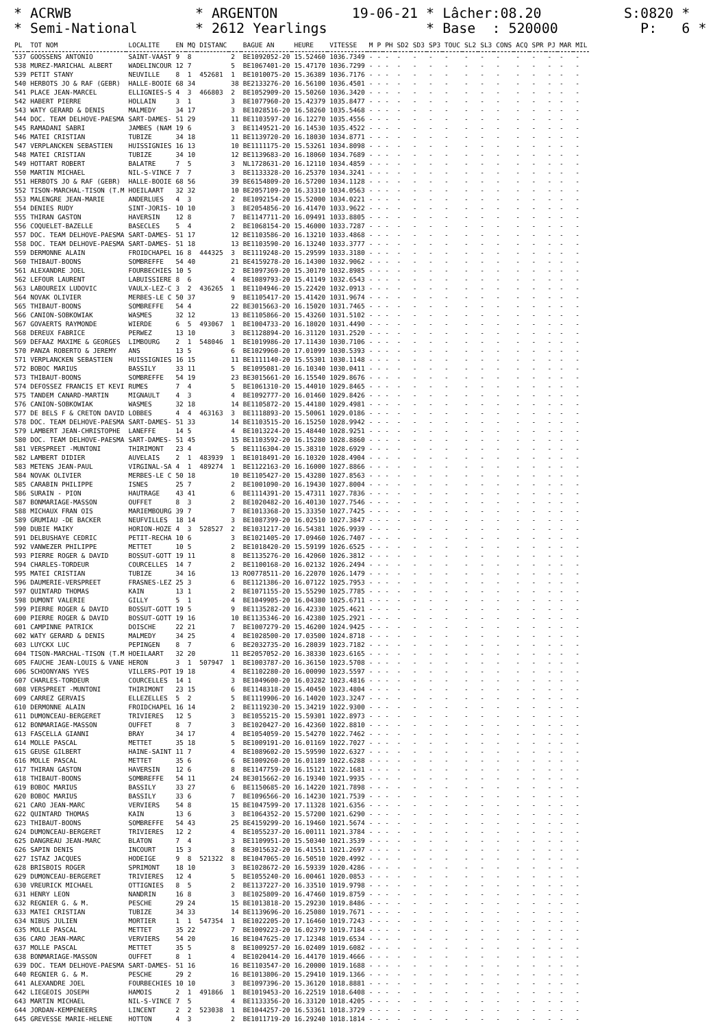* ACRWB * ARGENTON 19-06-21 * Lâcher:08.20 S:0820 * * Semi-National * 2612 Yearlings * Base : 520000 P: 6 *
| PL | TOT NOM | LOCALITE | EN | MQ | DISTANC | | BAGUE AN | HEURE | VITESSE | M | P | PH | SD2 | SD3 | SP3 | TOUC | SL2 | SL3 | CONS | ACQ | SPR | PJ | MAR | MIL |
| --- | --- | --- | --- | --- | --- | --- | --- | --- | --- | --- | --- | --- | --- | --- | --- | --- | --- | --- | --- | --- | --- | --- | --- | --- |
| 537 | GOOSSENS ANTONIO | SAINT-VAAST | 9 | 8 | | 2 | BE1092052-20 | 15.52460 | 1036.7349 | - | - | - | - | - | - | - | - | - | - | - | - | - | - | - |
| 538 | MUREZ-MARICHAL ALBERT | WADELINCOUR | 12 | 7 | | 5 | BE1067401-20 | 15.47170 | 1036.7299 | - | - | - | - | - | - | - | - | - | - | - | - | - | - | - |
| 539 | PETIT STANY | NEUVILLE | 8 | 1 | 452681 | 1 | BE1010075-20 | 15.36389 | 1036.7176 | - | - | - | - | - | - | - | - | - | - | - | - | - | - | - |
| 540 | HERBOTS JO & RAF (GEBR) | HALLE-BOOIE | 68 | 34 | | 38 | BE2133276-20 | 16.56100 | 1036.4501 | - | - | - | - | - | - | - | - | - | - | - | - | - | - | - |
| 541 | PLACE JEAN-MARCEL | ELLIGNIES-S | 4 | 3 | 466803 | 2 | BE1052909-20 | 15.50260 | 1036.3420 | - | - | - | - | - | - | - | - | - | - | - | - | - | - | - |
| 542 | HABERT PIERRE | HOLLAIN | 3 | 1 | | 3 | BE1077960-20 | 15.42379 | 1035.8477 | - | - | - | - | - | - | - | - | - | - | - | - | - | - | - |
| 543 | WATY GERARD & DENIS | MALMEDY | 34 | 17 | | 3 | BE1028516-20 | 16.58260 | 1035.5468 | - | - | - | - | - | - | - | - | - | - | - | - | - | - | - |
| 544 | DOC. TEAM DELHOVE-PAESMA | SART-DAMES- | 51 | 29 | | 11 | BE1103597-20 | 16.12270 | 1035.4556 | - | - | - | - | - | - | - | - | - | - | - | - | - | - | - |
| 545 | RAMADANI SABRI | JAMBES (NAM | 19 | 6 | | 3 | BE1149521-20 | 16.14530 | 1035.4522 | - | - | - | - | - | - | - | - | - | - | - | - | - | - | - |
| 546 | MATEI CRISTIAN | TUBIZE | 34 | 18 | | 11 | BE1139720-20 | 16.18030 | 1034.8771 | - | - | - | - | - | - | - | - | - | - | - | - | - | - | - |
| 547 | VERPLANCKEN SEBASTIEN | HUISSIGNIES | 16 | 13 | | 10 | BE1111175-20 | 15.53261 | 1034.8098 | - | - | - | - | - | - | - | - | - | - | - | - | - | - | - |
| 548 | MATEI CRISTIAN | TUBIZE | 34 | 10 | | 12 | BE1139683-20 | 16.18060 | 1034.7689 | - | - | - | - | - | - | - | - | - | - | - | - | - | - | - |
| 549 | HOTTART ROBERT | BALATRE | 7 | 5 | | 3 | NL1728631-20 | 16.12110 | 1034.4859 | - | - | - | - | - | - | - | - | - | - | - | - | - | - | - |
| 550 | MARTIN MICHAEL | NIL-S-VINCE | 7 | 7 | | 3 | BE1133328-20 | 16.25370 | 1034.3241 | - | - | - | - | - | - | - | - | - | - | - | - | - | - | - |
| 551 | HERBOTS JO & RAF (GEBR) | HALLE-BOOIE | 68 | 56 | | 39 | BE6154809-20 | 16.57200 | 1034.1128 | - | - | - | - | - | - | - | - | - | - | - | - | - | - | - |
| 552 | TISON-MARCHAL-TISON (T.M | HOEILAART | 32 | 32 | | 10 | BE2057109-20 | 16.33310 | 1034.0563 | - | - | - | - | - | - | - | - | - | - | - | - | - | - | - |
| 553 | MALENGRE JEAN-MARIE | ANDERLUES | 4 | 3 | | 2 | BE1092154-20 | 15.52000 | 1034.0221 | - | - | - | - | - | - | - | - | - | - | - | - | - | - | - |
| 554 | DENIES RUDY | SINT-JORIS- | 10 | 10 | | 3 | BE2054856-20 | 16.41470 | 1033.9622 | - | - | - | - | - | - | - | - | - | - | - | - | - | - | - |
| 555 | THIRAN GASTON | HAVERSIN | 12 | 8 | | 7 | BE1147711-20 | 16.09491 | 1033.8805 | - | - | - | - | - | - | - | - | - | - | - | - | - | - | - |
| 556 | COQUELET-BAZELLE | BASECLES | 5 | 4 | | 2 | BE1068154-20 | 15.46000 | 1033.7287 | - | - | - | - | - | - | - | - | - | - | - | - | - | - | - |
| 557 | DOC. TEAM DELHOVE-PAESMA | SART-DAMES- | 51 | 17 | | 12 | BE1103586-20 | 16.13210 | 1033.4868 | - | - | - | - | - | - | - | - | - | - | - | - | - | - | - |
| 558 | DOC. TEAM DELHOVE-PAESMA | SART-DAMES- | 51 | 18 | | 13 | BE1103590-20 | 16.13240 | 1033.3777 | - | - | - | - | - | - | - | - | - | - | - | - | - | - | - |
| 559 | DERMONNE ALAIN | FROIDCHAPEL | 16 | 8 | 444325 | 3 | BE1119248-20 | 15.29599 | 1033.3180 | - | - | - | - | - | - | - | - | - | - | - | - | - | - | - |
| 560 | THIBAUT-BOONS | SOMBREFFE | 54 | 40 | | 21 | BE4159278-20 | 16.14300 | 1032.9062 | - | - | - | - | - | - | - | - | - | - | - | - | - | - | - |
| 561 | ALEXANDRE JOEL | FOURBECHIES | 10 | 5 | | 2 | BE1097369-20 | 15.30170 | 1032.8985 | - | - | - | - | - | - | - | - | - | - | - | - | - | - | - |
| 562 | LEFOUR LAURENT | LABUISSIERE | 8 | 6 | | 4 | BE1089793-20 | 15.41149 | 1032.6543 | - | - | - | - | - | - | - | - | - | - | - | - | - | - | - |
| 563 | LABOUREIX LUDOVIC | VAULX-LEZ-C | 3 | 2 | 436265 | 1 | BE1104946-20 | 15.22420 | 1032.0913 | - | - | - | - | - | - | - | - | - | - | - | - | - | - | - |
| 564 | NOVAK OLIVIER | MERBES-LE C | 50 | 37 | | 9 | BE1105417-20 | 15.41420 | 1031.9674 | - | - | - | - | - | - | - | - | - | - | - | - | - | - | - |
| 565 | THIBAUT-BOONS | SOMBREFFE | 54 | 4 | | 22 | BE3015663-20 | 16.15020 | 1031.7465 | - | - | - | - | - | - | - | - | - | - | - | - | - | - | - |
| 566 | CANION-SOBKOWIAK | WASMES | 32 | 12 | | 13 | BE1105866-20 | 15.43260 | 1031.5102 | - | - | - | - | - | - | - | - | - | - | - | - | - | - | - |
| 567 | GOVAERTS RAYMONDE | WIERDE | 6 | 5 | 493067 | 1 | BE1004733-20 | 16.18020 | 1031.4490 | - | - | - | - | - | - | - | - | - | - | - | - | - | - | - |
| 568 | DEREUX FABRICE | PERWEZ | 13 | 10 | | 3 | BE1128894-20 | 16.31120 | 1031.2520 | - | - | - | - | - | - | - | - | - | - | - | - | - | - | - |
| 569 | DEFAAZ MAXIME & GEORGES | LIMBOURG | 2 | 1 | 548046 | 1 | BE1019986-20 | 17.11430 | 1030.7106 | - | - | - | - | - | - | - | - | - | - | - | - | - | - | - |
| 570 | PANZA ROBERTO & JEREMY | ANS | 13 | 5 | | 6 | BE1029960-20 | 17.01099 | 1030.5393 | - | - | - | - | - | - | - | - | - | - | - | - | - | - | - |
| 571 | VERPLANCKEN SEBASTIEN | HUISSIGNIES | 16 | 15 | | 11 | BE1111140-20 | 15.55301 | 1030.1148 | - | - | - | - | - | - | - | - | - | - | - | - | - | - | - |
| 572 | BOBOC MARIUS | BASSILY | 33 | 11 | | 5 | BE1095081-20 | 16.10340 | 1030.0411 | - | - | - | - | - | - | - | - | - | - | - | - | - | - | - |
| 573 | THIBAUT-BOONS | SOMBREFFE | 54 | 19 | | 23 | BE3015661-20 | 16.15540 | 1029.8676 | - | - | - | - | - | - | - | - | - | - | - | - | - | - | - |
| 574 | DEFOSSEZ FRANCIS ET KEVI | RUMES | 7 | 4 | | 5 | BE1061310-20 | 15.44010 | 1029.8465 | - | - | - | - | - | - | - | - | - | - | - | - | - | - | - |
| 575 | TANDEM CANARD-MARTIN | MIGNAULT | 4 | 3 | | 4 | BE1092777-20 | 16.01460 | 1029.8426 | - | - | - | - | - | - | - | - | - | - | - | - | - | - | - |
| 576 | CANION-SOBKOWIAK | WASMES | 32 | 18 | | 14 | BE1105872-20 | 15.44180 | 1029.4981 | - | - | - | - | - | - | - | - | - | - | - | - | - | - | - |
| 577 | DE BELS F & CRETON DAVID | LOBBES | 4 | 4 | 463163 | 3 | BE1118893-20 | 15.50061 | 1029.0186 | - | - | - | - | - | - | - | - | - | - | - | - | - | - | - |
| 578 | DOC. TEAM DELHOVE-PAESMA | SART-DAMES- | 51 | 33 | | 14 | BE1103515-20 | 16.15250 | 1028.9942 | - | - | - | - | - | - | - | - | - | - | - | - | - | - | - |
| 579 | LAMBERT JEAN-CHRISTOPHE | LANEFFE | 14 | 5 | | 4 | BE1013224-20 | 15.48440 | 1028.9251 | - | - | - | - | - | - | - | - | - | - | - | - | - | - | - |
| 580 | DOC. TEAM DELHOVE-PAESMA | SART-DAMES- | 51 | 45 | | 15 | BE1103592-20 | 16.15280 | 1028.8860 | - | - | - | - | - | - | - | - | - | - | - | - | - | - | - |
| 581 | VERSPREET -MUNTONI | THIRIMONT | 23 | 4 | | 5 | BE1116304-20 | 15.38310 | 1028.6929 | - | - | - | - | - | - | - | - | - | - | - | - | - | - | - |
| 582 | LAMBERT DIDIER | AUVELAIS | 2 | 1 | 483939 | 1 | BE1018491-20 | 16.10320 | 1028.4904 | - | - | - | - | - | - | - | - | - | - | - | - | - | - | - |
| 583 | METENS JEAN-PAUL | VIRGINAL-SA | 4 | 1 | 489274 | 1 | BE1122163-20 | 16.16000 | 1027.8866 | - | - | - | - | - | - | - | - | - | - | - | - | - | - | - |
| 584 | NOVAK OLIVIER | MERBES-LE C | 50 | 18 | | 10 | BE1105427-20 | 15.43280 | 1027.8563 | - | - | - | - | - | - | - | - | - | - | - | - | - | - | - |
| 585 | CARABIN PHILIPPE | ISNES | 25 | 7 | | 2 | BE1001090-20 | 16.19430 | 1027.8004 | - | - | - | - | - | - | - | - | - | - | - | - | - | - | - |
| 586 | SURAIN - PION | HAUTRAGE | 43 | 41 | | 6 | BE1114391-20 | 15.47311 | 1027.7836 | - | - | - | - | - | - | - | - | - | - | - | - | - | - | - |
| 587 | BONMARIAGE-MASSON | OUFFET | 8 | 3 | | 2 | BE1020482-20 | 16.40130 | 1027.7546 | - | - | - | - | - | - | - | - | - | - | - | - | - | - | - |
| 588 | MICHAUX FRAN OIS | MARIEMBOURG | 39 | 7 | | 7 | BE1013368-20 | 15.33350 | 1027.7425 | - | - | - | - | - | - | - | - | - | - | - | - | - | - | - |
| 589 | GRUMIAU -DE BACKER | NEUFVILLES | 18 | 14 | | 3 | BE1087399-20 | 16.02510 | 1027.3847 | - | - | - | - | - | - | - | - | - | - | - | - | - | - | - |
| 590 | DUBIE MAIKY | HORION-HOZE | 4 | 3 | 528527 | 2 | BE1031217-20 | 16.54381 | 1026.9939 | - | - | - | - | - | - | - | - | - | - | - | - | - | - | - |
| 591 | DELBUSHAYE CEDRIC | PETIT-RECHA | 10 | 6 | | 3 | BE1021405-20 | 17.09460 | 1026.7407 | - | - | - | - | - | - | - | - | - | - | - | - | - | - | - |
| 592 | VANWEZER PHILIPPE | METTET | 10 | 5 | | 2 | BE1018420-20 | 15.59199 | 1026.6525 | - | - | - | - | - | - | - | - | - | - | - | - | - | - | - |
| 593 | PIERRE ROGER & DAVID | BOSSUT-GOTT | 19 | 11 | | 8 | BE1135276-20 | 16.42060 | 1026.3812 | - | - | - | - | - | - | - | - | - | - | - | - | - | - | - |
| 594 | CHARLES-TORDEUR | COURCELLES | 14 | 7 | | 2 | BE1100168-20 | 16.02132 | 1026.2494 | - | - | - | - | - | - | - | - | - | - | - | - | - | - | - |
| 595 | MATEI CRISTIAN | TUBIZE | 34 | 16 | | 13 | RO0778511-20 | 16.22070 | 1026.1479 | - | - | - | - | - | - | - | - | - | - | - | - | - | - | - |
| 596 | DAUMERIE-VERSPREET | FRASNES-LEZ | 25 | 3 | | 6 | BE1121386-20 | 16.07122 | 1025.7953 | - | - | - | - | - | - | - | - | - | - | - | - | - | - | - |
| 597 | QUINTARD THOMAS | KAIN | 13 | 1 | | 2 | BE1071155-20 | 15.55290 | 1025.7785 | - | - | - | - | - | - | - | - | - | - | - | - | - | - | - |
| 598 | DUMONT VALERIE | GILLY | 5 | 1 | | 4 | BE1049905-20 | 16.04380 | 1025.6711 | - | - | - | - | - | - | - | - | - | - | - | - | - | - | - |
| 599 | PIERRE ROGER & DAVID | BOSSUT-GOTT | 19 | 5 | | 9 | BE1135282-20 | 16.42330 | 1025.4621 | - | - | - | - | - | - | - | - | - | - | - | - | - | - | - |
| 600 | PIERRE ROGER & DAVID | BOSSUT-GOTT | 19 | 16 | | 10 | BE1135346-20 | 16.42380 | 1025.2921 | - | - | - | - | - | - | - | - | - | - | - | - | - | - | - |
| 601 | CAMPINNE PATRICK | DOISCHE | 22 | 21 | | 7 | BE1007279-20 | 15.46200 | 1024.9425 | - | - | - | - | - | - | - | - | - | - | - | - | - | - | - |
| 602 | WATY GERARD & DENIS | MALMEDY | 34 | 25 | | 4 | BE1028500-20 | 17.03500 | 1024.8718 | - | - | - | - | - | - | - | - | - | - | - | - | - | - | - |
| 603 | LUYCKX LUC | PEPINGEN | 8 | 7 | | 6 | BE2032735-20 | 16.28039 | 1023.7182 | - | - | - | - | - | - | - | - | - | - | - | - | - | - | - |
| 604 | TISON-MARCHAL-TISON (T.M | HOEILAART | 32 | 20 | | 11 | BE2057052-20 | 16.38330 | 1023.6165 | - | - | - | - | - | - | - | - | - | - | - | - | - | - | - |
| 605 | FAUCHE JEAN-LOUIS & VANE | HERON | 3 | 1 | 507947 | 1 | BE1003787-20 | 16.36150 | 1023.5708 | - | - | - | - | - | - | - | - | - | - | - | - | - | - | - |
| 606 | SCHOONYANS YVES | VILLERS-POT | 19 | 18 | | 4 | BE1102280-20 | 16.00090 | 1023.5597 | - | - | - | - | - | - | - | - | - | - | - | - | - | - | - |
| 607 | CHARLES-TORDEUR | COURCELLES | 14 | 1 | | 3 | BE1049600-20 | 16.03282 | 1023.4816 | - | - | - | - | - | - | - | - | - | - | - | - | - | - | - |
| 608 | VERSPREET -MUNTONI | THIRIMONT | 23 | 15 | | 6 | BE1148318-20 | 15.40450 | 1023.4804 | - | - | - | - | - | - | - | - | - | - | - | - | - | - | - |
| 609 | CARREZ GERVAIS | ELLEZELLES | 5 | 2 | | 5 | BE1119906-20 | 16.14020 | 1023.3247 | - | - | - | - | - | - | - | - | - | - | - | - | - | - | - |
| 610 | DERMONNE ALAIN | FROIDCHAPEL | 16 | 14 | | 2 | BE1119230-20 | 15.34219 | 1022.9300 | - | - | - | - | - | - | - | - | - | - | - | - | - | - | - |
| 611 | DUMONCEAU-BERGERET | TRIVIERES | 12 | 5 | | 3 | BE1055215-20 | 15.59301 | 1022.8973 | - | - | - | - | - | - | - | - | - | - | - | - | - | - | - |
| 612 | BONMARIAGE-MASSON | OUFFET | 8 | 7 | | 3 | BE1020427-20 | 16.42360 | 1022.8810 | - | - | - | - | - | - | - | - | - | - | - | - | - | - | - |
| 613 | FASCELLA GIANNI | BRAY | 34 | 17 | | 4 | BE1054059-20 | 15.54270 | 1022.7462 | - | - | - | - | - | - | - | - | - | - | - | - | - | - | - |
| 614 | MOLLE PASCAL | METTET | 35 | 18 | | 5 | BE1009191-20 | 16.01169 | 1022.7027 | - | - | - | - | - | - | - | - | - | - | - | - | - | - | - |
| 615 | GEUSE GILBERT | HAINE-SAINT | 11 | 7 | | 4 | BE1089602-20 | 15.59590 | 1022.6327 | - | - | - | - | - | - | - | - | - | - | - | - | - | - | - |
| 616 | MOLLE PASCAL | METTET | 35 | 6 | | 6 | BE1009260-20 | 16.01189 | 1022.6288 | - | - | - | - | - | - | - | - | - | - | - | - | - | - | - |
| 617 | THIRAN GASTON | HAVERSIN | 12 | 6 | | 8 | BE1147759-20 | 16.15121 | 1022.1681 | - | - | - | - | - | - | - | - | - | - | - | - | - | - | - |
| 618 | THIBAUT-BOONS | SOMBREFFE | 54 | 11 | | 24 | BE3015662-20 | 16.19340 | 1021.9935 | - | - | - | - | - | - | - | - | - | - | - | - | - | - | - |
| 619 | BOBOC MARIUS | BASSILY | 33 | 27 | | 6 | BE1150685-20 | 16.14220 | 1021.7898 | - | - | - | - | - | - | - | - | - | - | - | - | - | - | - |
| 620 | BOBOC MARIUS | BASSILY | 33 | 6 | | 7 | BE1096566-20 | 16.14230 | 1021.7539 | - | - | - | - | - | - | - | - | - | - | - | - | - | - | - |
| 621 | CARO JEAN-MARC | VERVIERS | 54 | 8 | | 15 | BE1047599-20 | 17.11328 | 1021.6356 | - | - | - | - | - | - | - | - | - | - | - | - | - | - | - |
| 622 | QUINTARD THOMAS | KAIN | 13 | 6 | | 3 | BE1064352-20 | 15.57200 | 1021.6290 | - | - | - | - | - | - | - | - | - | - | - | - | - | - | - |
| 623 | THIBAUT-BOONS | SOMBREFFE | 54 | 43 | | 25 | BE4159299-20 | 16.19460 | 1021.5674 | - | - | - | - | - | - | - | - | - | - | - | - | - | - | - |
| 624 | DUMONCEAU-BERGERET | TRIVIERES | 12 | 2 | | 4 | BE1055237-20 | 16.00111 | 1021.3784 | - | - | - | - | - | - | - | - | - | - | - | - | - | - | - |
| 625 | DANGREAU JEAN-MARC | BLATON | 7 | 4 | | 3 | BE1109951-20 | 15.50340 | 1021.3539 | - | - | - | - | - | - | - | - | - | - | - | - | - | - | - |
| 626 | SAPIN DENIS | INCOURT | 15 | 3 | | 8 | BE3015632-20 | 16.41551 | 1021.2697 | - | - | - | - | - | - | - | - | - | - | - | - | - | - | - |
| 627 | ISTAZ JACQUES | HODEIGE | 9 | 8 | 521322 | 8 | BE1047065-20 | 16.50510 | 1020.4992 | - | - | - | - | - | - | - | - | - | - | - | - | - | - | - |
| 628 | BRISBOIS ROGER | SPRIMONT | 18 | 10 | | 3 | BE1028672-20 | 16.59339 | 1020.4286 | - | - | - | - | - | - | - | - | - | - | - | - | - | - | - |
| 629 | DUMONCEAU-BERGERET | TRIVIERES | 12 | 4 | | 5 | BE1055240-20 | 16.00461 | 1020.0853 | - | - | - | - | - | - | - | - | - | - | - | - | - | - | - |
| 630 | VREURICK MICHAEL | OTTIGNIES | 8 | 5 | | 2 | BE1137227-20 | 16.33510 | 1019.9798 | - | - | - | - | - | - | - | - | - | - | - | - | - | - | - |
| 631 | HENRY LEON | NANDRIN | 16 | 8 | | 3 | BE1025809-20 | 16.47460 | 1019.8759 | - | - | - | - | - | - | - | - | - | - | - | - | - | - | - |
| 632 | REGNIER G. & M. | PESCHE | 29 | 24 | | 15 | BE1013818-20 | 15.29230 | 1019.8486 | - | - | - | - | - | - | - | - | - | - | - | - | - | - | - |
| 633 | MATEI CRISTIAN | TUBIZE | 34 | 33 | | 14 | BE1139696-20 | 16.25080 | 1019.7671 | - | - | - | - | - | - | - | - | - | - | - | - | - | - | - |
| 634 | NIBUS JULIEN | MORTIER | 1 | 1 | 547354 | 1 | BE1022205-20 | 17.16460 | 1019.7243 | - | - | - | - | - | - | - | - | - | - | - | - | - | - | - |
| 635 | MOLLE PASCAL | METTET | 35 | 22 | | 7 | BE1009223-20 | 16.02379 | 1019.7184 | - | - | - | - | - | - | - | - | - | - | - | - | - | - | - |
| 636 | CARO JEAN-MARC | VERVIERS | 54 | 20 | | 16 | BE1047625-20 | 17.12348 | 1019.6534 | - | - | - | - | - | - | - | - | - | - | - | - | - | - | - |
| 637 | MOLLE PASCAL | METTET | 35 | 5 | | 8 | BE1009257-20 | 16.02409 | 1019.6082 | - | - | - | - | - | - | - | - | - | - | - | - | - | - | - |
| 638 | BONMARIAGE-MASSON | OUFFET | 8 | 1 | | 4 | BE1020414-20 | 16.44170 | 1019.4666 | - | - | - | - | - | - | - | - | - | - | - | - | - | - | - |
| 639 | DOC. TEAM DELHOVE-PAESMA | SART-DAMES- | 51 | 16 | | 16 | BE1103547-20 | 16.20000 | 1019.1688 | - | - | - | - | - | - | - | - | - | - | - | - | - | - | - |
| 640 | REGNIER G. & M. | PESCHE | 29 | 2 | | 16 | BE1013806-20 | 15.29410 | 1019.1366 | - | - | - | - | - | - | - | - | - | - | - | - | - | - | - |
| 641 | ALEXANDRE JOEL | FOURBECHIES | 10 | 10 | | 3 | BE1097396-20 | 15.36120 | 1018.8881 | - | - | - | - | - | - | - | - | - | - | - | - | - | - | - |
| 642 | LIEGEOIS JOSEPH | HAMOIS | 2 | 1 | 491866 | 1 | BE1019453-20 | 16.22519 | 1018.6408 | - | - | - | - | - | - | - | - | - | - | - | - | - | - | - |
| 643 | MARTIN MICHAEL | NIL-S-VINCE | 7 | 5 | | 4 | BE1133356-20 | 16.33120 | 1018.4205 | - | - | - | - | - | - | - | - | - | - | - | - | - | - | - |
| 644 | JORDAN-KEMPENEERS | LINCENT | 2 | 2 | 523038 | 1 | BE1044257-20 | 16.53361 | 1018.3729 | - | - | - | - | - | - | - | - | - | - | - | - | - | - | - |
| 645 | GREVESSE MARIE-HELENE | HOTTON | 4 | 3 | | 2 | BE1011719-20 | 16.29240 | 1018.1814 | - | - | - | - | - | - | - | - | - | - | - | - | - | - | - |